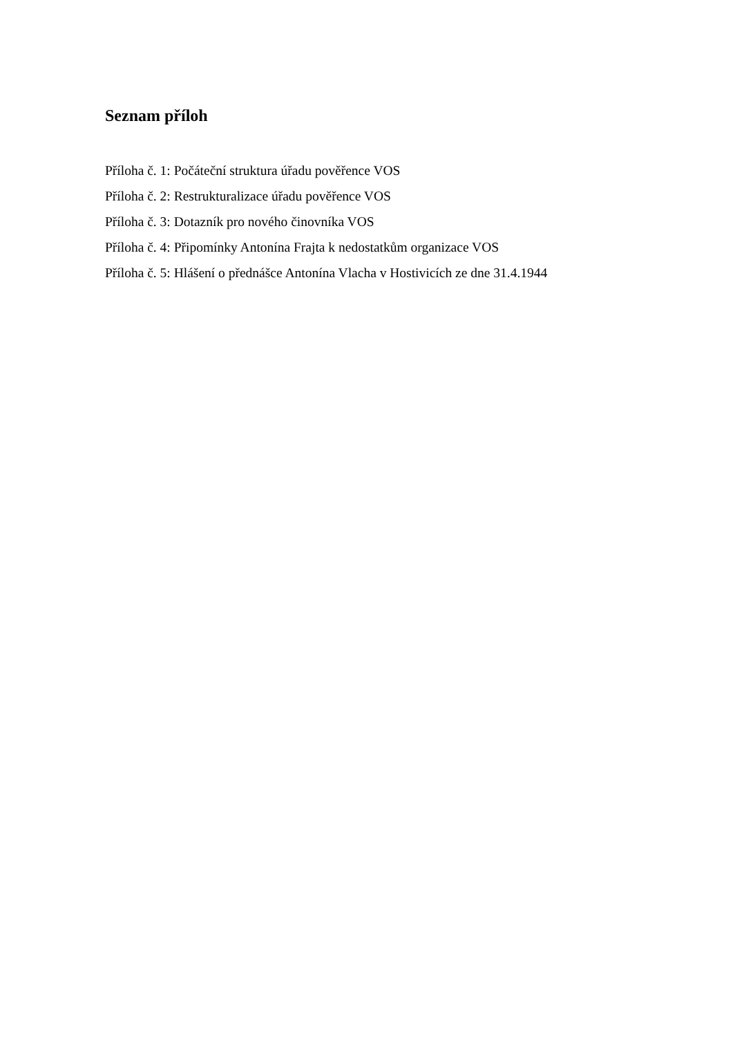Seznam příloh
Příloha č. 1: Počáteční struktura úřadu pověřence VOS
Příloha č. 2: Restrukturalizace úřadu pověřence VOS
Příloha č. 3: Dotazník pro nového činovníka VOS
Příloha č. 4: Připomínky Antonína Frajta k nedostatkům organizace VOS
Příloha č. 5: Hlášení o přednášce Antonína Vlacha v Hostivicích ze dne 31.4.1944